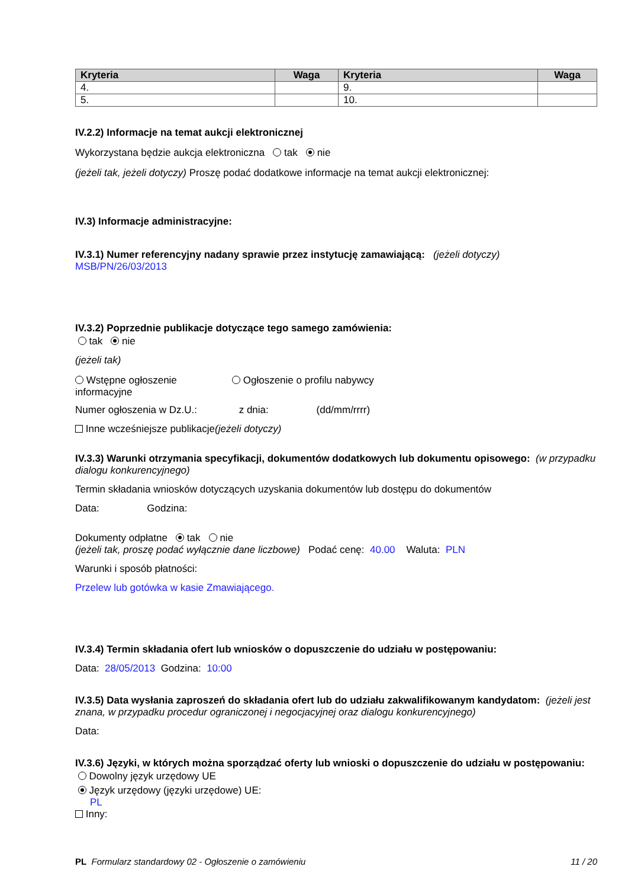| Kryteria | Waga | Kryteria | Waga |
| --- | --- | --- | --- |
| 4. | | 9. | |
| 5. | | 10. | |
IV.2.2) Informacje na temat aukcji elektronicznej
Wykorzystana będzie aukcja elektroniczna tak nie
(jeżeli tak, jeżeli dotyczy) Proszę podać dodatkowe informacje na temat aukcji elektronicznej:
IV.3) Informacje administracyjne:
IV.3.1) Numer referencyjny nadany sprawie przez instytucję zamawiającą: (jeżeli dotyczy)
MSB/PN/26/03/2013
IV.3.2) Poprzednie publikacje dotyczące tego samego zamówienia:
tak nie
(jeżeli tak)
Wstępne ogłoszenie informacyjne
Ogłoszenie o profilu nabywcy
Numer ogłoszenia w Dz.U.: z dnia: (dd/mm/rrrr)
Inne wcześniejsze publikacje(jeżeli dotyczy)
IV.3.3) Warunki otrzymania specyfikacji, dokumentów dodatkowych lub dokumentu opisowego: (w przypadku dialogu konkurencyjnego)
Termin składania wniosków dotyczących uzyskania dokumentów lub dostępu do dokumentów
Data: Godzina:
Dokumenty odpłatne tak nie
(jeżeli tak, proszę podać wyłącznie dane liczbowe) Podać cenę: 40.00 Waluta: PLN
Warunki i sposób płatności:
Przelew lub gotówka w kasie Zmawiającego.
IV.3.4) Termin składania ofert lub wniosków o dopuszczenie do udziału w postępowaniu:
Data: 28/05/2013 Godzina: 10:00
IV.3.5) Data wysłania zaproszeń do składania ofert lub do udziału zakwalifikowanym kandydatom: (jeżeli jest znana, w przypadku procedur ograniczonej i negocjacyjnej oraz dialogu konkurencyjnego)
Data:
IV.3.6) Języki, w których można sporządzać oferty lub wnioski o dopuszczenie do udziału w postępowaniu:
Dowolny język urzędowy UE
Język urzędowy (języki urzędowe) UE:
PL
Inny:
PL Formularz standardowy 02 - Ogłoszenie o zamówieniu 11 / 20